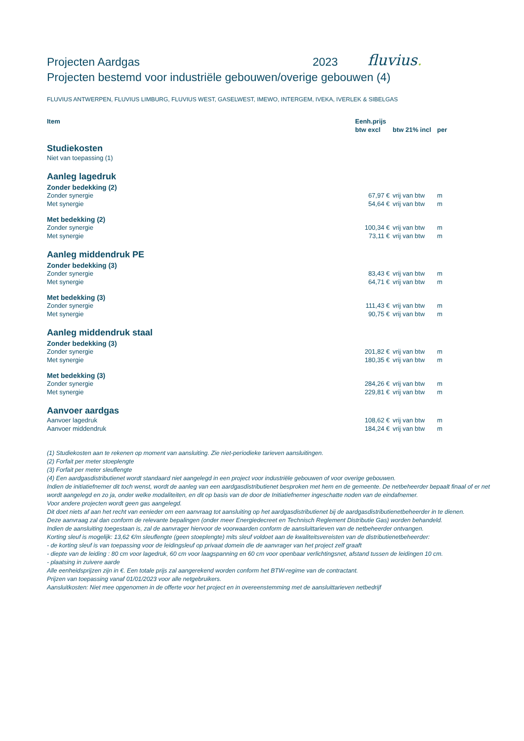Projecten Aardgas 2023
fluvius.
Projecten bestemd voor industriële gebouwen/overige gebouwen (4)
FLUVIUS ANTWERPEN, FLUVIUS LIMBURG, FLUVIUS WEST, GASELWEST, IMEWO, INTERGEM, IVEKA, IVERLEK & SIBELGAS
| Item | Eenh.prijs | | |
| --- | --- | --- | --- |
| | btw excl | btw 21% incl | per |
| Studiekosten | | | |
| Niet van toepassing (1) | | | |
| Aanleg lagedruk | | | |
| Zonder bedekking (2) | | | |
| Zonder synergie | 67,97 € | vrij van btw | m |
| Met synergie | 54,64 € | vrij van btw | m |
| Met bedekking (2) | | | |
| Zonder synergie | 100,34 € | vrij van btw | m |
| Met synergie | 73,11 € | vrij van btw | m |
| Aanleg middendruk PE | | | |
| Zonder bedekking (3) | | | |
| Zonder synergie | 83,43 € | vrij van btw | m |
| Met synergie | 64,71 € | vrij van btw | m |
| Met bedekking (3) | | | |
| Zonder synergie | 111,43 € | vrij van btw | m |
| Met synergie | 90,75 € | vrij van btw | m |
| Aanleg middendruk staal | | | |
| Zonder bedekking (3) | | | |
| Zonder synergie | 201,82 € | vrij van btw | m |
| Met synergie | 180,35 € | vrij van btw | m |
| Met bedekking (3) | | | |
| Zonder synergie | 284,26 € | vrij van btw | m |
| Met synergie | 229,81 € | vrij van btw | m |
| Aanvoer aardgas | | | |
| Aanvoer lagedruk | 108,62 € | vrij van btw | m |
| Aanvoer middendruk | 184,24 € | vrij van btw | m |
(1) Studiekosten aan te rekenen op moment van aansluiting. Zie niet-periodieke tarieven aansluitingen.
(2) Forfait per meter stoeplengte
(3) Forfait per meter sleuflengte
(4) Een aardgasdistributienet wordt standaard niet aangelegd in een project voor industriële gebouwen of voor overige gebouwen.
Indien de initiatiefnemer dit toch wenst, wordt de aanleg van een aardgasdistributienet besproken met hem en de gemeente. De netbeheerder bepaalt finaal of er net wordt aangelegd en zo ja, onder welke modaliteiten, en dit op basis van de door de Initiatiefnemer ingeschatte noden van de eindafnemer.
Voor andere projecten wordt geen gas aangelegd.
Dit doet niets af aan het recht van eenieder om een aanvraag tot aansluiting op het aardgasdistributienet bij de aardgasdistributienetbeheerder in te dienen.
Deze aanvraag zal dan conform de relevante bepalingen (onder meer Energiedecreet en Technisch Reglement Distributie Gas) worden behandeld.
Indien de aansluiting toegestaan is, zal de aanvrager hiervoor de voorwaarden conform de aansluittarieven van de netbeheerder ontvangen.
Korting sleuf is mogelijk: 13,62 €/m sleuflengte (geen stoeplengte) mits sleuf voldoet aan de kwaliteitsvereisten van de distributienetbeheerder:
- de korting sleuf is van toepassing voor de leidingsleuf op privaat domein die de aanvrager van het project zelf graaft
- diepte van de leiding : 80 cm voor lagedruk, 60 cm voor laagspanning en 60 cm voor openbaar verlichtingsnet, afstand tussen de leidingen 10 cm.
- plaatsing in zuivere aarde
Alle eenheidsprijzen zijn in €. Een totale prijs zal aangerekend worden conform het BTW-regime van de contractant.
Prijzen van toepassing vanaf 01/01/2023 voor alle netgebruikers.
Aansluitkosten: Niet mee opgenomen in de offerte voor het project en in overeenstemming met de aansluittarieven netbedrijf